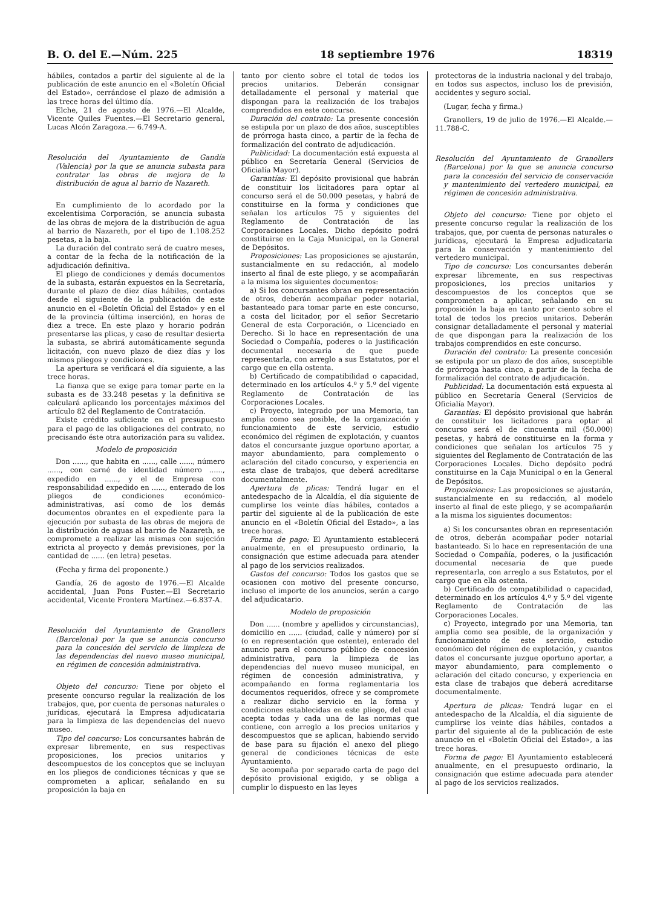B. O. del E.—Núm. 225 18 septiembre 1976 18319
hábiles, contados a partir del siguiente al de la publicación de este anuncio en el «Boletín Oficial del Estado», cerrándose el plazo de admisión a las trece horas del último día.
Elche, 21 de agosto de 1976.—El Alcalde, Vicente Quiles Fuentes.—El Secretario general, Lucas Alcón Zaragoza.— 6.749-A.
Resolución del Ayuntamiento de Gandía (Valencia) por la que se anuncia subasta para contratar las obras de mejora de la distribución de agua al barrio de Nazareth.
En cumplimiento de lo acordado por la excelentísima Corporación, se anuncia subasta de las obras de mejora de la distribución de agua al barrio de Nazareth, por el tipo de 1.108.252 pesetas, a la baja.
La duración del contrato será de cuatro meses, a contar de la fecha de la notificación de la adjudicación definitiva.
El pliego de condiciones y demás documentos de la subasta, estarán expuestos en la Secretaría, durante el plazo de diez días hábiles, contados desde el siguiente de la publicación de este anuncio en el «Boletín Oficial del Estado» y en el de la provincia (última inserción), en horas de diez a trece. En este plazo y horario podrán presentarse las plicas, y caso de resultar desierta la subasta, se abrirá automáticamente segunda licitación, con nuevo plazo de diez días y los mismos pliegos y condiciones.
La apertura se verificará el día siguiente, a las trece horas.
La fianza que se exige para tomar parte en la subasta es de 33.248 pesetas y la definitiva se calculará aplicando los porcentajes máximos del artículo 82 del Reglamento de Contratación.
Existe crédito suficiente en el presupuesto para el pago de las obligaciones del contrato, no precisando éste otra autorización para su validez.
Modelo de proposición
Don ......, que habita en ......, calle ......, número ......, con carné de identidad número ......, expedido en ......, y el de Empresa con responsabilidad expedido en ......, enterado de los pliegos de condiciones económico-administrativas, así como de los demás documentos obrantes en el expediente para la ejecución por subasta de las obras de mejora de la distribución de aguas al barrio de Nazareth, se compromete a realizar las mismas con sujeción extricta al proyecto y demás previsiones, por la cantidad de ...... (en letra) pesetas.
(Fecha y firma del proponente.)
Gandía, 26 de agosto de 1976.—El Alcalde accidental, Juan Pons Fuster.—El Secretario accidental, Vicente Frontera Martínez.—6.837-A.
Resolución del Ayuntamiento de Granollers (Barcelona) por la que se anuncia concurso para la concesión del servicio de limpieza de las dependencias del nuevo museo municipal, en régimen de concesión administrativa.
Objeto del concurso: Tiene por objeto el presente concurso regular la realización de los trabajos, que, por cuenta de personas naturales o jurídicas, ejecutará la Empresa adjudicataria para la limpieza de las dependencias del nuevo museo.
Tipo del concurso: Los concursantes habrán de expresar libremente, en sus respectivas proposiciones, los precios unitarios y descompuestos de los conceptos que se incluyan en los pliegos de condiciones técnicas y que se comprometen a aplicar, señalando en su proposición la baja en
tanto por ciento sobre el total de todos los precios unitarios. Deberán consignar detalladamente el personal y material que dispongan para la realización de los trabajos comprendidos en este concurso.
Duración del contrato: La presente concesión se estipula por un plazo de dos años, susceptibles de prórroga hasta cinco, a partir de la fecha de formalización del contrato de adjudicación.
Publicidad: La documentación está expuesta al público en Secretaría General (Servicios de Oficialía Mayor).
Garantías: El depósito provisional que habrán de constituir los licitadores para optar al concurso será el de 50.000 pesetas, y habrá de constituirse en la forma y condiciones que señalan los artículos 75 y siguientes del Reglamento de Contratación de las Corporaciones Locales. Dicho depósito podrá constituirse en la Caja Municipal, en la General de Depósitos.
Proposiciones: Las proposiciones se ajustarán, sustancialmente en su redacción, al modelo inserto al final de este pliego, y se acompañarán a la misma los siguientes documentos:
a) Si los concursantes obran en representación de otros, deberán acompañar poder notarial, bastanteado para tomar parte en este concurso, a costa del licitador, por el señor Secretario General de esta Corporación, o Licenciado en Derecho. Si lo hace en representación de una Sociedad o Compañía, poderes o la justificación documental necesaria de que puede representarla, con arreglo a sus Estatutos, por el cargo que en ella ostenta.
b) Certificado de compatibilidad o capacidad, determinado en los artículos 4.º y 5.º del vigente Reglamento de Contratación de las Corporaciones Locales.
c) Proyecto, integrado por una Memoria, tan amplia como sea posible, de la organización y funcionamiento de este servicio, estudio económico del régimen de explotación, y cuantos datos el concursante juzgue oportuno aportar, a mayor abundamiento, para complemento o aclaración del citado concurso, y experiencia en esta clase de trabajos, que deberá acreditarse documentalmente.
Apertura de plicas: Tendrá lugar en el antedespacho de la Alcaldía, el día siguiente de cumplirse los veinte días hábiles, contados a partir del siguiente al de la publicación de este anuncio en el «Boletín Oficial del Estado», a las trece horas.
Forma de pago: El Ayuntamiento establecerá anualmente, en el presupuesto ordinario, la consignación que estime adecuada para atender al pago de los servicios realizados.
Gastos del concurso: Todos los gastos que se ocasionen con motivo del presente concurso, incluso el importe de los anuncios, serán a cargo del adjudicatario.
Modelo de proposición
Don ...... (nombre y apellidos y circunstancias), domicilio en ...... (ciudad, calle y número) por sí (o en representación que ostente), enterado del anuncio para el concurso público de concesión administrativa, para la limpieza de las dependencias del nuevo museo municipal, en régimen de concesión administrativa, y acompañando en forma reglamentaria los documentos requeridos, ofrece y se compromete a realizar dicho servicio en la forma y condiciones establecidas en este pliego, del cual acepta todas y cada una de las normas que contiene, con arreglo a los precios unitarios y descompuestos que se aplican, habiendo servido de base para su fijación el anexo del pliego general de condiciones técnicas de este Ayuntamiento.
Se acompaña por separado carta de pago del depósito provisional exigido, y se obliga a cumplir lo dispuesto en las leyes
protectoras de la industria nacional y del trabajo, en todos sus aspectos, incluso los de previsión, accidentes y seguro social.
(Lugar, fecha y firma.)
Granollers, 19 de julio de 1976.—El Alcalde.—11.788-C.
Resolución del Ayuntamiento de Granollers (Barcelona) por la que se anuncia concurso para la concesión del servicio de conservación y mantenimiento del vertedero municipal, en régimen de concesión administrativa.
Objeto del concurso: Tiene por objeto el presente concurso regular la realización de los trabajos, que, por cuenta de personas naturales o jurídicas, ejecutará la Empresa adjudicataria para la conservación y mantenimiento del vertedero municipal.
Tipo de concurso: Los concursantes deberán expresar libremente, en sus respectivas proposiciones, los precios unitarios y descompuestos de los conceptos que se comprometen a aplicar, señalando en su proposición la baja en tanto por ciento sobre el total de todos los precios unitarios. Deberán consignar detalladamente el personal y material de que dispongan para la realización de los trabajos comprendidos en este concurso.
Duración del contrato: La presente concesión se estipula por un plazo de dos años, susceptible de prórroga hasta cinco, a partir de la fecha de formalización del contrato de adjudicación.
Publicidad: La documentación está expuesta al público en Secretaría General (Servicios de Oficialía Mayor).
Garantías: El depósito provisional que habrán de constituir los licitadores para optar al concurso será el de cincuenta mil (50.000) pesetas, y habrá de constituirse en la forma y condiciones que señalan los artículos 75 y siguientes del Reglamento de Contratación de las Corporaciones Locales. Dicho depósito podrá constituirse en la Caja Municipal o en la General de Depósitos.
Proposiciones: Las proposiciones se ajustarán, sustancialmente en su redacción, al modelo inserto al final de este pliego, y se acompañarán a la misma los siguientes documentos:
a) Si los concursantes obran en representación de otros, deberán acompañar poder notarial bastanteado. Si lo hace en representación de una Sociedad o Compañía, poderes, o la jusificación documental necesaria de que puede representarla, con arreglo a sus Estatutos, por el cargo que en ella ostenta.
b) Certificado de compatibilidad o capacidad, determinado en los artículos 4.º y 5.º del vigente Reglamento de Contratación de las Corporaciones Locales.
c) Proyecto, integrado por una Memoria, tan amplia como sea posible, de la organización y funcionamiento de este servicio, estudio económico del régimen de explotación, y cuantos datos el concursante juzgue oportuno aportar, a mayor abundamiento, para complemento o aclaración del citado concurso, y experiencia en esta clase de trabajos que deberá acreditarse documentalmente.
Apertura de plicas: Tendrá lugar en el antedespacho de la Alcaldía, el día siguiente de cumplirse los veinte días hábiles, contados a partir del siguiente al de la publicación de este anuncio en el «Boletín Oficial del Estado», a las trece horas.
Forma de pago: El Ayuntamiento establecerá anualmente, en el presupuesto ordinario, la consignación que estime adecuada para atender al pago de los servicios realizados.